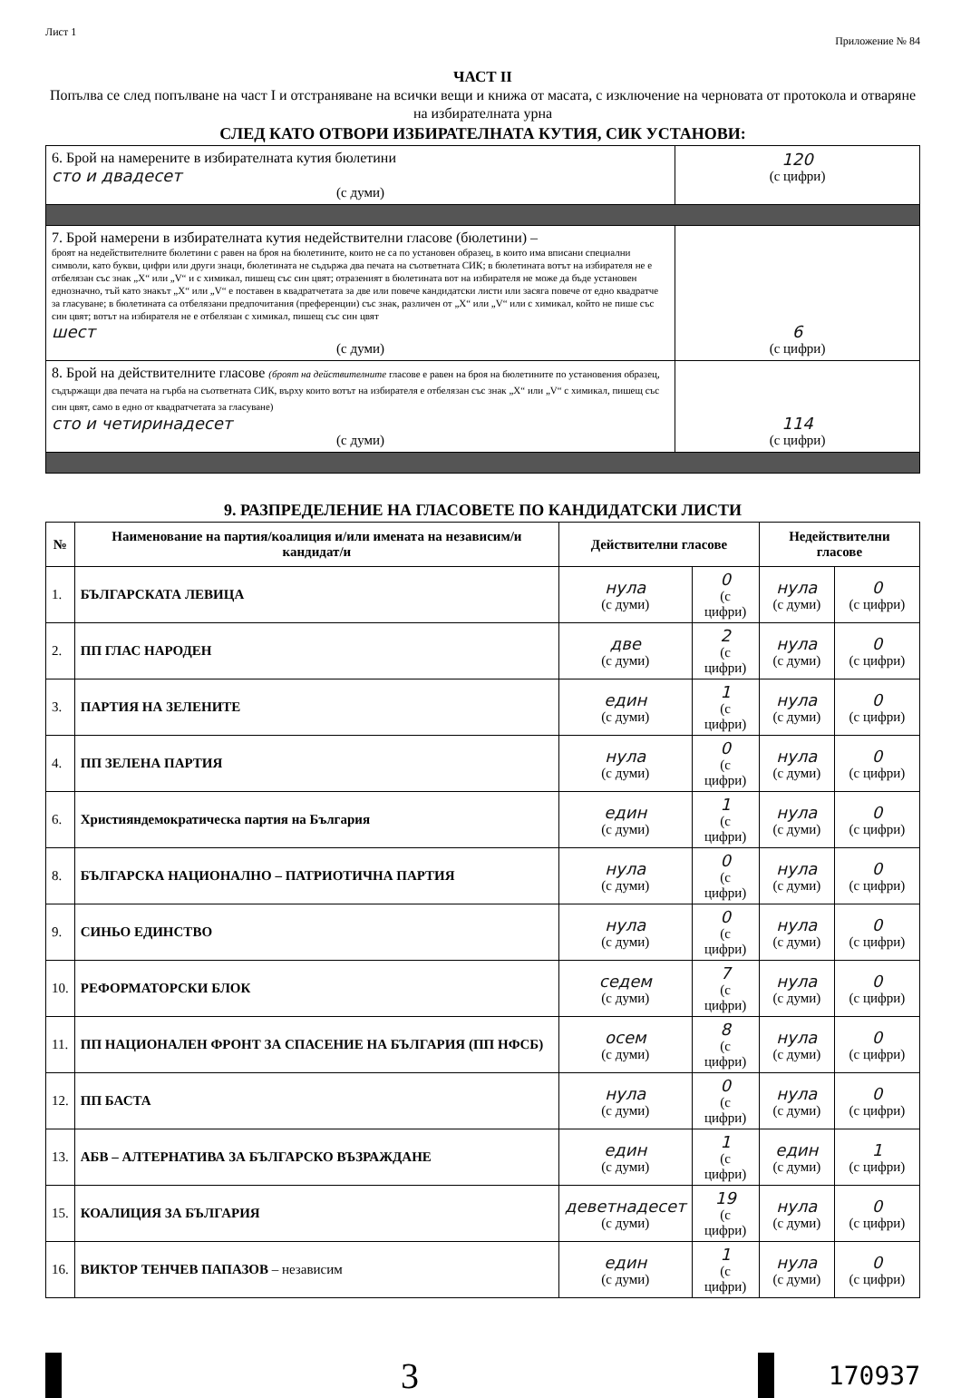Лист 1 Приложение № 84
ЧАСТ II
Попълва се след попълване на част I и отстраняване на всички вещи и книжа от масата, с изключение на черновата от протокола и отваряне на избирателната урна
СЛЕД КАТО ОТВОРИ ИЗБИРАТЕЛНАТА КУТИЯ, СИК УСТАНОВИ:
| 6. Брой на намерените в избирателната кутия бюлетини сто и двадесет (с думи) | 120 (с цифри) |
| 7. Брой намерени в избирателната кутия недействителни гласове (бюлетини) – броят на недействителните бюлетини с равен на броя на бюлетините, които не са по установен образец, в които има вписани специални символи, като букви, цифри или други знаци, бюлетината не съдържа два печата на съответната СИК; в бюлетината вотът на избирателя не е отбелязан със знак „X“ или „V“ и с химикал, пишещ със син цвят; отразеният в бюлетината вот на избирателя не може да бъде установен еднозначно, тъй като знакът „X“ или „V“ е поставен в квадратчетата за две или повече кандидатски листи или засяга повече от едно квадратче за гласуване; в бюлетината са отбелязани предпочитания (преференции) със знак, различен от „X“ или „V“ или с химикал, който не пише със син цвят; вотът на избирателя не е отбелязан с химикал, пишещ със син цвят шест (с думи) | 6 (с цифри) |
| 8. Брой на действителните гласове (броят на действителните гласове е равен на броя на бюлетините по установения образец, съдържащи два печата на гърба на съответната СИК, върху които вотът на избирателя е отбелязан със знак „X“ или „V“ с химикал, пишещ със син цвят, само в едно от квадратчетата за гласуване) сто и четиринадесет (с думи) | 114 (с цифри) |
9. РАЗПРЕДЕЛЕНИЕ НА ГЛАСОВЕТЕ ПО КАНДИДАТСКИ ЛИСТИ
| № | Наименование на партия/коалиция и/или имената на независим/и кандидат/и | Действителни гласове | | Недействителни гласове | |
| --- | --- | --- | --- | --- | --- |
| 1. | БЪЛГАРСКАТА ЛЕВИЦА | нула (с думи) | 0 (с цифри) | нула (с думи) | 0 (с цифри) |
| 2. | ПП ГЛАС НАРОДЕН | две (с думи) | 2 (с цифри) | нула (с думи) | 0 (с цифри) |
| 3. | ПАРТИЯ НА ЗЕЛЕНИТЕ | един (с думи) | 1 (с цифри) | нула (с думи) | 0 (с цифри) |
| 4. | ПП ЗЕЛЕНА ПАРТИЯ | нула (с думи) | 0 (с цифри) | нула (с думи) | 0 (с цифри) |
| 6. | Християндемократическа партия на България | един (с думи) | 1 (с цифри) | нула (с думи) | 0 (с цифри) |
| 8. | БЪЛГАРСКА НАЦИОНАЛНО – ПАТРИОТИЧНА ПАРТИЯ | нула (с думи) | 0 (с цифри) | нула (с думи) | 0 (с цифри) |
| 9. | СИНЬО ЕДИНСТВО | нула (с думи) | 0 (с цифри) | нула (с думи) | 0 (с цифри) |
| 10. | РЕФОРМАТОРСКИ БЛОК | седем (с думи) | 7 (с цифри) | нула (с думи) | 0 (с цифри) |
| 11. | ПП НАЦИОНАЛЕН ФРОНТ ЗА СПАСЕНИЕ НА БЪЛГАРИЯ (ПП НФСБ) | осем (с думи) | 8 (с цифри) | нула (с думи) | 0 (с цифри) |
| 12. | ПП БАСТА | нула (с думи) | 0 (с цифри) | нула (с думи) | 0 (с цифри) |
| 13. | АБВ – АЛТЕРНАТИВА ЗА БЪЛГАРСКО ВЪЗРАЖДАНЕ | един (с думи) | 1 (с цифри) | един (с думи) | 1 (с цифри) |
| 15. | КОАЛИЦИЯ ЗА БЪЛГАРИЯ | деветнадесет (с думи) | 19 (с цифри) | нула (с думи) | 0 (с цифри) |
| 16. | ВИКТОР ТЕНЧЕВ ПАПАЗОВ – независим | един (с думи) | 1 (с цифри) | нула (с думи) | 0 (с цифри) |
3
170937